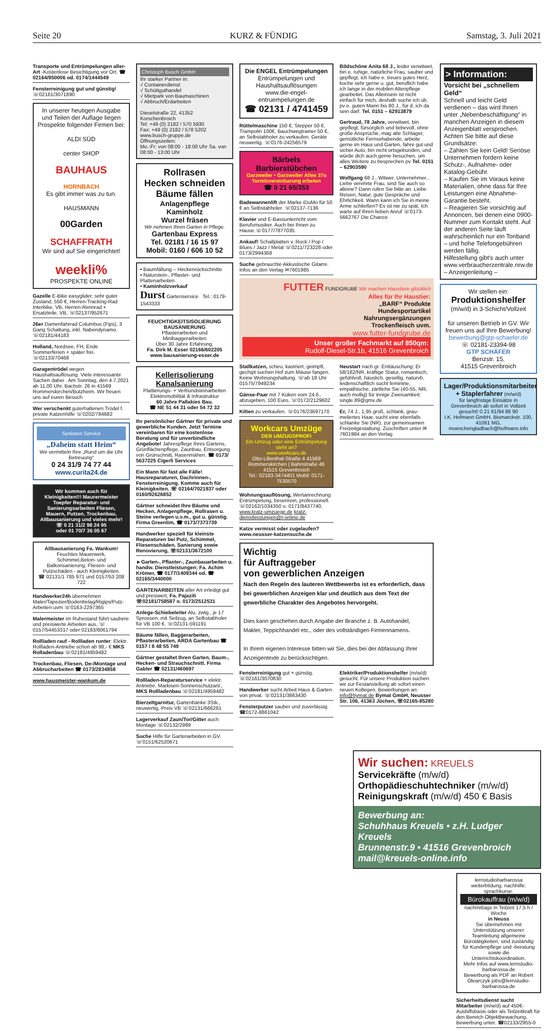Seite 20 KURZ & FÜNDIG Samstag, 3. Juli 2021
Transporte und Entrümpelungen aller-Art -Kostenlose Besichtigung vor Ort. ☎ 02164/950006 od. 0174/1444549
Fensterreinigung gut und günstig! ☏02161/3071890
In unserer heutigen Ausgabe und Teilen der Auflage liegen Prospekte folgender Firmen bei:
ALDI SÜD
center SHOP
BAUHAUS
HORNBACH
Es gibt immer was zu tun.
HAUSMANN
00Garden
SCHAFFRATH
Wir sind auf Sie eingerichtet!
weekli%
PROSPEKTE ONLINE
Gazelle E-Bike easyglider, sehr guter Zustand, 550 €, Herren-Tracking-Rad Interbike, VB, Herren-Rennrad + Ersatzteile, VB, ☏02137/952671
26er Damenfahrrad Columbus (Fips), 3 Gang Schaltung, inkl. Nabendynamo. ☏02181/44183
Holland, Nordsee, FH, Ende Sommerferien + später frei. ☏02133/70468
Garagentrödel wegen Haushaltsauflösung. Viele interessante Sachen dabei . Am Sonntag, den 4.7.2021 ab 11.00 Uhr, Bachstr. 26 in 41569 Rommerskirchen/Butzheim. Wir freuen uns auf euren Besuch
Wer verschenkt guterhaltenen Trödel f. private Katzenhilfe ☏0202/784682
Senioren Service
„Daheim statt Heim“
Wir vermitteln Ihre „Rund um die Uhr Betreuung“
0 24 31/9 74 77 44
www.curita24.de
Wir kommen auch für Kleinigkeiten!!! Maurermeister Toepfer Reparatur- und Sanierungsarbeiten Fliesen, Mauern, Putzen, Trockenbau, Altbausanierung und vieles mehr!
☏ 0 21 31/2 98 24 95
oder 01 70/7 36 05 67
Altbausanierung Fa. Wankum!
Feuchtes Mauerwerk, Schimmel,Beton- und Balkonsanierung, Fliesen- und Putzschäden - auch Kleinigkeiten.
☎ 02131/1 785 971 und 0157/53 208 722
Handwerker24h übernehmen Maler/Tapezier/Bodenbelag/Rigips/Putz-Arbeiten uvm ☏0163-2297365
Malermeister im Ruhestand führt saubere und preiswerte Arbeiten aus, ☏ 0157/54453317 oder 02183/8061794
Rollladen rauf - Rollladen runter: Elektr. Rollladen-Antriebe schon ab 98,- € MKS Rolladenbau ☏02181/4959482
Trockenbau, Fliesen, De-/Montage und Abbrucharbeiten ☎ 0173/2834858
www.hausmeister-wankum.de
Christoph Busch GmbH
Ihr starker Partner in:
√ Containerdienst
√ Schüttguthandel
√ Mietpark von Baumaschinen
√ Abbruch/Erdarbeiten
Dieselstraße 22, 41352 Korschenbroich
Tel: +49 (0) 2182 / 570 5930
Fax: +49 (0) 2182 / 578 5202
www.busch-gruppe.de
Öffnungszeiten:
Mo.-Fr: von 08:00 - 18:00 Uhr Sa. von 08:00 - 13:00 Uhr
Rollrasen
Hecken schneiden
Bäume fällen
Anlagenpflege
Kaminholz
Wurzel fräsen
Wir nehmen Ihren Garten in Pflege.
Gartenbau Express
Tel. 02181 / 16 15 97
Mobil: 0160 / 606 10 52
• Baumfällung – Heckenrückschnitte
• Naturstein-, Pflaster- und Plattenarbeiten
• Kaminholzverkauf
Durst Gartenservice Tel.: 0179-1543333
FEUCHTIGKEITSISOLIERUNG BAUSANIERUNG
Pflasterarbeiten und Minibaggerarbeiten
Über 30 Jahre Erfahrung.
Fa. Dirk M. Esser 02166/602205 www.bausanierung-esser.de
Kellerisolierung
Kanalsanierung
Plattierungs- + Verbundsteinarbeiten Elektromobilität & Infrastruktur
60 Jahre Pallakies Bau.
☎ NE 51 44 31 oder 54 72 32
Ihr persönlicher Gärtner für private und gewerbliche Kunden. Jetzt Termine vereinbaren für eine kostenlose Beratung und für unverbindliche Angebote! Jahrespflege Ihres Gartens, Grünflächenpflege, Zaunbau, Entsorgung von Grünschnitt, Rasenmähen. ☎ 0173/ 5637225 Cigerli Services
Ein Mann für fast alle Fälle! Hausreparaturen, Dachrinnen-, Fensterreinigung. Komme auch für Kleinigkeiten. ☏ 02164/7021937 oder 0160/92626852
Gärtner schneidet Ihre Bäume und Hecken, Anlagenpflege, Rollrasen u. Steine verlegen u.v.m., gut u. günstig. Firma Greenlim, ☎ 0173/7373739
Handwerker speziell für kleinste Reparaturen bei Putz, Schimmel, Fliesenschäden. Sanierung sowie Renovierung, ☏02131/3672100
►Garten-, Pflaster-, Zaunbauarbeiten u. handw. Dienstleistungen; Fa. Achim Krömer, ☎ 0177/1409344 od. ☎ 02165/3440000
GARTENARBEITEN aller Art erledigt gut und preiswert, Fa. Pajaziti ☏02181/758587 o. 0173/2512531
Anlege-Schiebeleiter Alu, zwtg., je 17 Sprossen, mit Seilzug, an Selbstabholer für VB 100 €. ☏02131-591191
Bäume fällen, Baggerarbeiten, Pflasterarbeiten, ARDA Gartenbau ☎ 0157 / 8 48 55 749
Gärtner gestaltet Ihren Garten, Baum-, Hecken- und Strauchschnitt. Firma Gabler ☎ 02131/460697
Rollladen-Reparaturservice + elektr. Antriebe, Markisen-Sonnenschutzanl., MKS Rollladenbau ☏02181/4959482
Bierzeltgarnitur, Gartenbänke 3Stk., neuwertig, Preis VB ☏02131/666261
Lagerverkauf Zaun/Tor/Gitter auch Montage ☏02132/2989
Suche Hilfe für Gartenarbeiten in GV. ☏0151/62520671
Die ENGEL Entrümpelungen
Entrümpelungen und Haushaltsauflösungen
www.die-engel-entruempelungen.de
☎ 02131 / 4741459
Rüttelmaschine 150 €, Stepper 50 €, Trampolin 100€, Bauchwegtrainer 50 €, an Selbstabholer zu verkaufen. Geräte neuwertig. ☏0176-24256579
Bärbels Barbierstübchen
Garzweiler • Garzweiler Allee 37a
Terminvereinbarung erbeten
☎ 0 21 65/353
Badewannenlift der Marke iDuMo für 50 € an Selbstabholer. ☏02137-7136
Klavier und E-Bassunterricht vom Berufsmusiker. Auch bei Ihnen zu Hause.☏0177/7877035
Ankauf! Schallplatten v. Rock / Pop / Blues / Jazz / Metal ☏0211/723228 oder 0173/2994368
Suche gebrauchte Akkustische Gitarre. Infos an den Verlag ✉7601985
Bildschöne Anita 68 J., leider verwitwet, bin e. ruhige, natürliche Frau, sauber und gepflegt, ich habe e. treues gutes Herz, koche sehr gerne u. gut, beruflich habe ich lange in der mobilen Altenpflege gearbeitet. Das Alleinsein ist nicht einfach für mich, deshalb suche ich üb. pv e. guten Mann bis 80 J., für d. ich da sein darf. Tel. 0151 – 62913879
Gertraud, 78 Jahre, verwitwet, bin gepflegt, fürsorglich und liebevoll, ohne große Ansprüche, mag alte Schlager, gemütliche Fernsehabende, arbeite gerne im Haus und Garten, fahre gut und sicher Auto, bin nicht ortsgebunden, und würde dich auch gerne besuchen, um alles Weitere zu besprechen pv Tel. 0151 – 62903590
Wolfgang 68 J., Witwer, Unternehmer... Liebe verehrte Frau, sind Sie auch so alleine? Dann rufen Sie bitte an. Liebe Reisen, Natur, gute Gespräche und Ehrlichkeit. Wann kann ich Sie in meine Arme schließen? Es ist nie zu spät. Ich warte auf Ihren lieben Anruf ☏0173-5662767 Die Chance
FUTTER FUNDGRUBE Wir machen Haustiere glücklich
Alles für Ihr Haustier:
„BARF“ Produkte
Hundesportartikel
Nahrungsergänzungen
Trockenfleisch uvm.
www.futter-fundgrube.de
Unser großer Fachmarkt auf 850qm:
Rudolf-Diesel-Str.1b, 41516 Grevenbroich
Stallkatzen, scheu, kastriert, geimpft, gechipt suchen Hof zum Mäuse fangen. Keine Wohnungshaltung. ☏ab 18 Uhr 01575/7949234
Gänse-Paar mit 7 Küken vom 24.6., abzugeben, 100 Euro, ☏0172/2129602
Kitten zu verkaufen. ☏0176/23697170
Workcars Umzüge
DER UMZUGSPROFI
Ein Umzug oder eine Entrümpelung steht an?
www.workcars.de
Otto-Lilienthal-Straße 4 41569 Rommerskirchen | Bahnstraße 46 41515 Grevenbroich
Tel.: 02183-3474401 Mobil: 0171-7530570
Wohnungsauflösung, Wertanrechnung Entrümpelung, besenrein, professionell. ☏02162/1034350 o. 0171/8437740, www.kratz-umzuege.de kratz-dienstleistungen@t-online.de
Katze vermisst oder zugelaufen? www.neusser-katzensuche.de
Neustart nach gr. Enttäuschung: Er 58/182/NR, kräftige Statur, romantisch, gefühlvoll, häuslich, gesellig, naturvb, leidenschaftlich sucht feminine, empathische, zärtliche Sie (40-55, NR, auch mollig) für innige Zweisamkeit: single.89@gmx.de
Er, 74 J., 1,95 groß, schlank, grau-meliertes Haar, sucht eine ebenfalls schlanke Sie (NR), zur gemeinsamen Freizeitgestaltung. Zuschriften unter ✉7601984 an den Verlag
Wichtig
für Auftraggeber
von gewerblichen Anzeigen
Nach den Regeln des lauteren Wettbewerbs ist es erforderlich, dass bei gewerblichen Anzeigen klar und deutlich aus dem Text der gewerbliche Charakter des Angebotes hervorgeht.
Dies kann geschehen durch Angabe der Branche z. B. Autohandel, Makler, Teppichhandel etc., oder des vollständigen Firmennamens.
In Ihrem eigenen Interesse bitten wir Sie, dies bei der Abfassung Ihrer Anzeigentexte zu berücksichtigen.
Fensterreinigung gut + günstig. ☏02161/3070830
Handwerker sucht Arbeit Haus & Garten von privat. ☏02131/3863430
Fensterputzer sauber und zuverlässig. ☎0172-8861042
Elektriker/Produktionshelfer (m/w/d) gesucht. Für unsere Produktion suchen wir zur Festanstellung ab sofort einen neuen Kollegen. Bewerbungen an: info@bymat.de Bymat GmbH, Neusser Str. 106, 41363 Jüchen, ☏02165-85280
> Information:
Vorsicht bei „schnellem Geld“
Schnell und leicht Geld verdienen – das wird Ihnen unter „Nebenbeschäftigung“ in manchen Anzeigen in diesem Anzeigenblatt versprochen. Achten Sie bitte auf diese Grundsätze:
– Zahlen Sie kein Geld! Seriöse Unternehmen fordern keine Schutz-, Aufnahme- oder Katalog-Gebühr.
– Kaufen Sie im Voraus keine Materialien, ohne dass für Ihre Leistungen eine Abnahme-Garantie besteht.
– Reagieren Sie vorsichtig auf Annoncen, bei denen eine 0900-Nummer zum Kontakt steht. Auf der anderen Seite läuft wahrscheinlich nur ein Tonband – und hohe Telefongebühren werden fällig.
Hilfestellung gibt's auch unter www.verbraucherzentrale.nrw.de
– Anzeigenleitung –
Wir stellen ein:
Produktionshelfer
(m/w/d) in 3-Schicht/Vollzeit
für unseren Betrieb in GV. Wir freuen uns auf Ihre Bewerbung!
bewerbung@gtp-schaefer.de
☏ 02181-23394-98
GTP SCHÄFER
Benzstr. 15,
41515 Grevenbroich
Lager/Produktionsmitarbeiter + Staplerfahrer (m/w/d)
für langfristige Einsätze in Grevenbroich ab sofort in Vollzeit gesucht! 0 21 61/94 88 90
I.K. Hofmann GmbH, Bismarckstr. 100, 41061 MG, moenchengladbach@hofmann.info
Wir suchen: KREUELS
Servicekräfte (m/w/d)
Orthopädieschuhtechniker (m/w/d)
Reinigungskraft (m/w/d) 450 € Basis
Bewerbung an:
Schuhhaus Kreuels • z.H. Ludger Kreuels
Brunnenstr.9 • 41516 Grevenbroich
mail@kreuels-online.info
lernstudiobarbarossa
weiterbildung. nachhilfe. sprachkurse.
Bürokauffrau (m/w/d)
nachmittags in Teilzeit 17,5 h / Woche
in Neuss
Sie übernehmen mit Unterstützung unserer Teamleitung allgemeine Bürotätigkeiten, sind zuständig für Kundenpflege und -beratung sowie die Unterrichtskoordination.
Mehr Infos auf www.lernstudio-barbarossa.de
Bewerbung als PDF an Robert Olearczyk jobs@lernstudio-barbarossa.de
Sicherheitsdienst sucht Mitarbeiter (m/w/d) auf 450€-Aushilfsbasis oder als Teilzeitkraft für den Bereich Objektbewachung. Bewerbung unter. ☎02133/2955-0